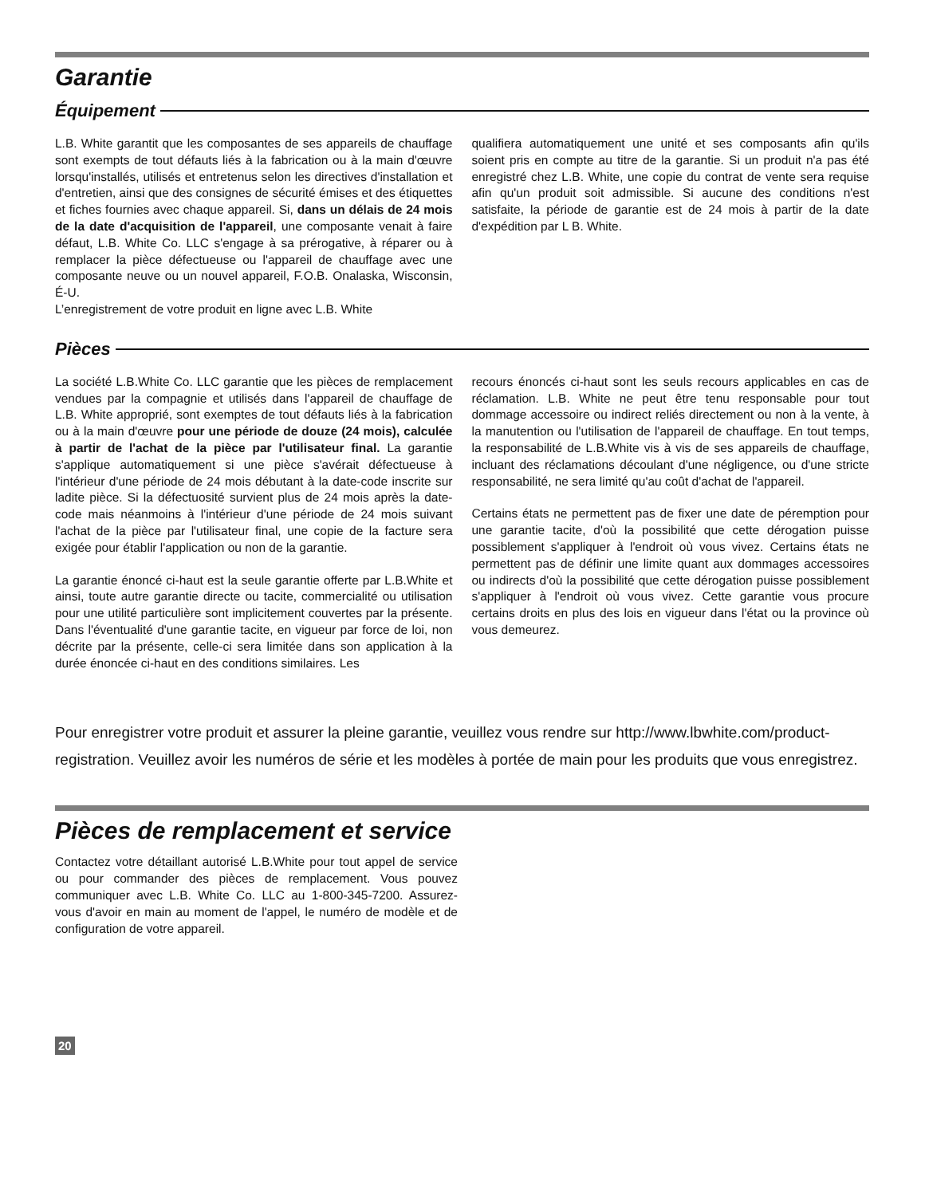Garantie
Équipement
L.B. White garantit que les composantes de ses appareils de chauffage sont exempts de tout défauts liés à la fabrication ou à la main d'œuvre lorsqu'installés, utilisés et entretenus selon les directives d'installation et d'entretien, ainsi que des consignes de sécurité émises et des étiquettes et fiches fournies avec chaque appareil. Si, dans un délais de 24 mois de la date d'acquisition de l'appareil, une composante venait à faire défaut, L.B. White Co. LLC s'engage à sa prérogative, à réparer ou à remplacer la pièce défectueuse ou l'appareil de chauffage avec une composante neuve ou un nouvel appareil, F.O.B. Onalaska, Wisconsin, É-U.
L’enregistrement de votre produit en ligne avec L.B. White
qualifiera automatiquement une unité et ses composants afin qu'ils soient pris en compte au titre de la garantie. Si un produit n'a pas été enregistré chez L.B. White, une copie du contrat de vente sera requise afin qu'un produit soit admissible. Si aucune des conditions n'est satisfaite, la période de garantie est de 24 mois à partir de la date d'expédition par L B. White.
Pièces
La société L.B.White Co. LLC garantie que les pièces de remplacement vendues par la compagnie et utilisés dans l'appareil de chauffage de L.B. White approprié, sont exemptes de tout défauts liés à la fabrication ou à la main d'œuvre pour une période de douze (24 mois), calculée à partir de l'achat de la pièce par l'utilisateur final. La garantie s'applique automatiquement si une pièce s'avérait défectueuse à l'intérieur d'une période de 24 mois débutant à la date-code inscrite sur ladite pièce. Si la défectuosité survient plus de 24 mois après la date-code mais néanmoins à l'intérieur d'une période de 24 mois suivant l'achat de la pièce par l'utilisateur final, une copie de la facture sera exigée pour établir l'application ou non de la garantie.
La garantie énoncé ci-haut est la seule garantie offerte par L.B.White et ainsi, toute autre garantie directe ou tacite, commercialité ou utilisation pour une utilité particulière sont implicitement couvertes par la présente. Dans l'éventualité d'une garantie tacite, en vigueur par force de loi, non décrite par la présente, celle-ci sera limitée dans son application à la durée énoncée ci-haut en des conditions similaires. Les
recours énoncés ci-haut sont les seuls recours applicables en cas de réclamation. L.B. White ne peut être tenu responsable pour tout dommage accessoire ou indirect reliés directement ou non à la vente, à la manutention ou l'utilisation de l'appareil de chauffage. En tout temps, la responsabilité de L.B.White vis à vis de ses appareils de chauffage, incluant des réclamations découlant d'une négligence, ou d'une stricte responsabilité, ne sera limité qu'au coût d'achat de l'appareil.
Certains états ne permettent pas de fixer une date de péremption pour une garantie tacite, d'où la possibilité que cette dérogation puisse possiblement s'appliquer à l'endroit où vous vivez. Certains états ne permettent pas de définir une limite quant aux dommages accessoires ou indirects d'où la possibilité que cette dérogation puisse possiblement s'appliquer à l'endroit où vous vivez. Cette garantie vous procure certains droits en plus des lois en vigueur dans l'état ou la province où vous demeurez.
Pour enregistrer votre produit et assurer la pleine garantie, veuillez vous rendre sur http://www.lbwhite.com/product-registration. Veuillez avoir les numéros de série et les modèles à portée de main pour les produits que vous enregistrez.
Pièces de remplacement et service
Contactez votre détaillant autorisé L.B.White pour tout appel de service ou pour commander des pièces de remplacement. Vous pouvez communiquer avec L.B. White Co. LLC au 1-800-345-7200. Assurez-vous d'avoir en main au moment de l'appel, le numéro de modèle et de configuration de votre appareil.
20